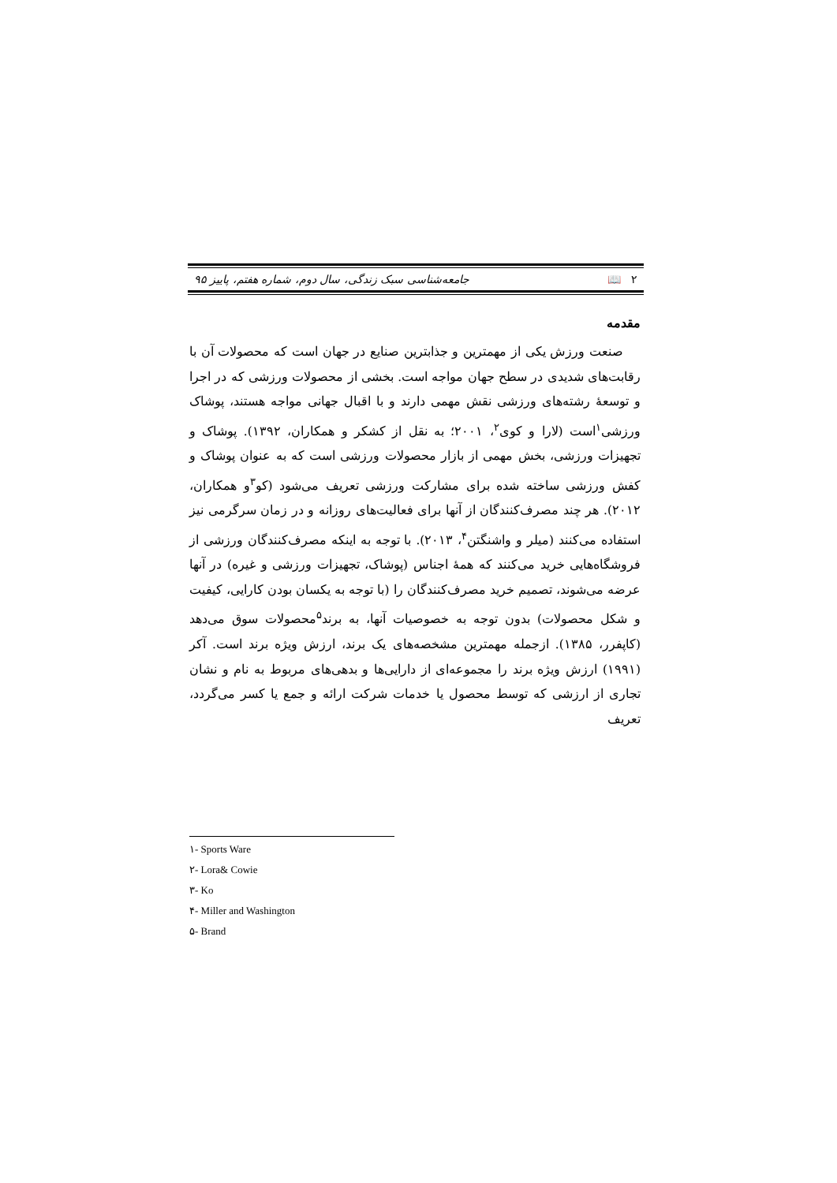۲ 📖 جامعه‌شناسی سبک زندگی، سال دوم، شماره هفتم، پاییز ۹۵
مقدمه
صنعت ورزش یکی از مهمترین و جذابترین صنایع در جهان است که محصولات آن با رقابت‌های شدیدی در سطح جهان مواجه است. بخشی از محصولات ورزشی که در اجرا و توسعهٔ رشته‌های ورزشی نقش مهمی دارند و با اقبال جهانی مواجه هستند، پوشاک ورزشی<sup>۱</sup>است (لارا و کوی<sup>۲</sup>، ۲۰۰۱؛ به نقل از کشکر و همکاران، ۱۳۹۲). پوشاک و تجهیزات ورزشی، بخش مهمی از بازار محصولات ورزشی است که به عنوان پوشاک و کفش ورزشی ساخته شده برای مشارکت ورزشی تعریف می‌شود (کو<sup>۳</sup>و همکاران، ۲۰۱۲). هر چند مصرف‌کنندگان از آنها برای فعالیت‌های روزانه و در زمان سرگرمی نیز استفاده می‌کنند (میلر و واشنگتن<sup>۴</sup>، ۲۰۱۳). با توجه به اینکه مصرف‌کنندگان ورزشی از فروشگاه‌هایی خرید می‌کنند که همهٔ اجناس (پوشاک، تجهیزات ورزشی و غیره) در آنها عرضه می‌شوند، تصمیم خرید مصرف‌کنندگان را (با توجه به یکسان بودن کارایی، کیفیت و شکل محصولات) بدون توجه به خصوصیات آنها، به برند<sup>۵</sup>محصولات سوق می‌دهد (کاپفرر، ۱۳۸۵). ازجمله مهمترین مشخصه‌های یک برند، ارزش ویژه برند است. آکر (۱۹۹۱) ارزش ویژه برند را مجموعه‌ای از دارایی‌ها و بدهی‌های مربوط به نام و نشان تجاری از ارزشی که توسط محصول یا خدمات شرکت ارائه و جمع یا کسر می‌گردد، تعریف
۱- Sports Ware
۲- Lora& Cowie
۳- Ko
۴- Miller and Washington
۵- Brand